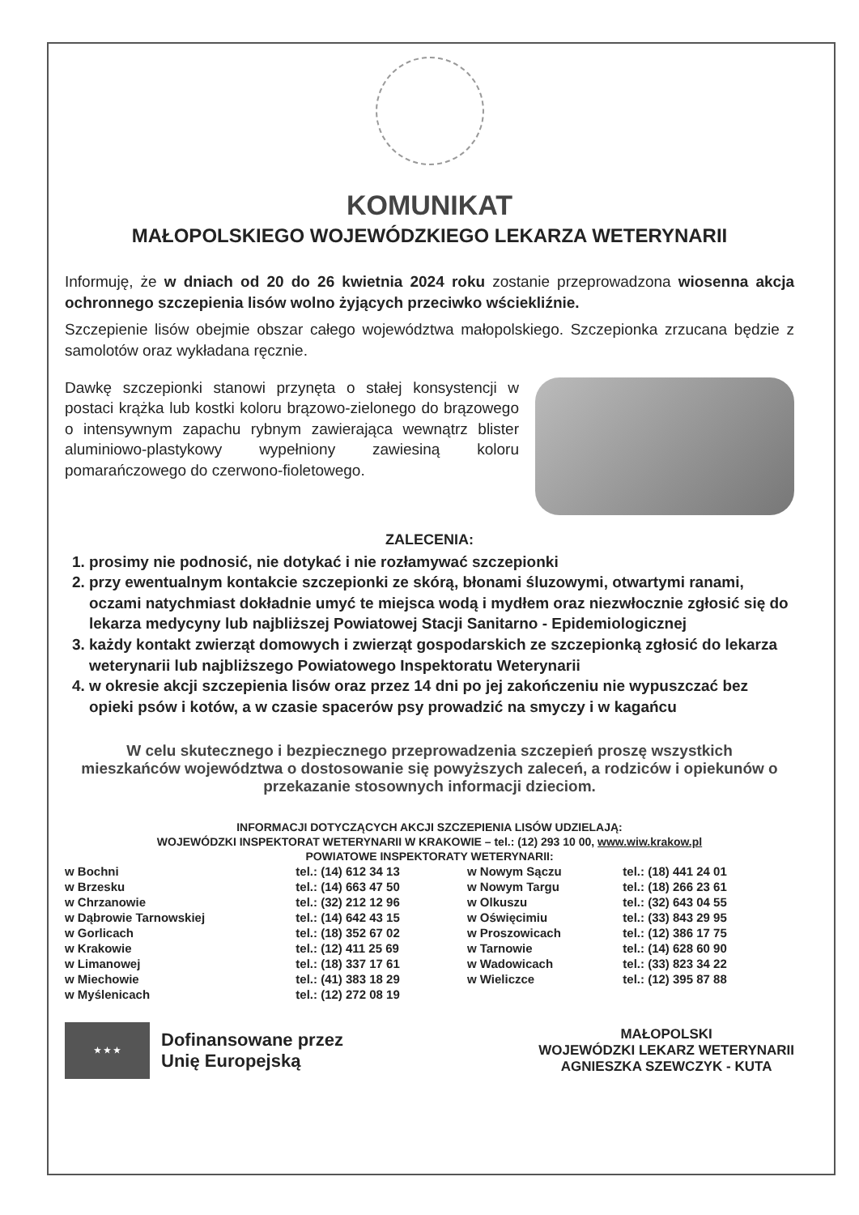KOMUNIKAT
MAŁOPOLSKIEGO WOJEWÓDZKIEGO LEKARZA WETERYNARII
Informuję, że w dniach od 20 do 26 kwietnia 2024 roku zostanie przeprowadzona wiosenna akcja ochronnego szczepienia lisów wolno żyjących przeciwko wściekliźnie.
Szczepienie lisów obejmie obszar całego województwa małopolskiego. Szczepionka zrzucana będzie z samolotów oraz wykładana ręcznie.
Dawkę szczepionki stanowi przynęta o stałej konsystencji w postaci krążka lub kostki koloru brązowo-zielonego do brązowego o intensywnym zapachu rybnym zawierająca wewnątrz blister aluminiowo-plastykowy wypełniony zawiesiną koloru pomarańczowego do czerwono-fioletowego.
ZALECENIA:
1. prosimy nie podnosić, nie dotykać i nie rozłamywać szczepionki
2. przy ewentualnym kontakcie szczepionki ze skórą, błonami śluzowymi, otwartymi ranami, oczami natychmiast dokładnie umyć te miejsca wodą i mydłem oraz niezwłocznie zgłosić się do lekarza medycyny lub najbliższej Powiatowej Stacji Sanitarno - Epidemiologicznej
3. każdy kontakt zwierząt domowych i zwierząt gospodarskich ze szczepionką zgłosić do lekarza weterynarii lub najbliższego Powiatowego Inspektoratu Weterynarii
4. w okresie akcji szczepienia lisów oraz przez 14 dni po jej zakończeniu nie wypuszczać bez opieki psów i kotów, a w czasie spacerów psy prowadzić na smyczy i w kagańcu
W celu skutecznego i bezpiecznego przeprowadzenia szczepień proszę wszystkich mieszkańców województwa o dostosowanie się powyższych zaleceń, a rodziców i opiekunów o przekazanie stosownych informacji dzieciom.
INFORMACJI DOTYCZĄCYCH AKCJI SZCZEPIENIA LISÓW UDZIELAJĄ:
WOJEWÓDZKI INSPEKTORAT WETERYNARII W KRAKOWIE – tel.: (12) 293 10 00, www.wiw.krakow.pl
POWIATOWE INSPEKTORATY WETERYNARII:
| w Bochni | tel.: (14) 612 34 13 | w Nowym Sączu | tel.: (18) 441 24 01 |
| w Brzesku | tel.: (14) 663 47 50 | w Nowym Targu | tel.: (18) 266 23 61 |
| w Chrzanowie | tel.: (32) 212 12 96 | w Olkuszu | tel.: (32) 643 04 55 |
| w Dąbrowie Tarnowskiej | tel.: (14) 642 43 15 | w Oświęcimiu | tel.: (33) 843 29 95 |
| w Gorlicach | tel.: (18) 352 67 02 | w Proszowicach | tel.: (12) 386 17 75 |
| w Krakowie | tel.: (12) 411 25 69 | w Tarnowie | tel.: (14) 628 60 90 |
| w Limanowej | tel.: (18) 337 17 61 | w Wadowicach | tel.: (33) 823 34 22 |
| w Miechowie | tel.: (41) 383 18 29 | w Wieliczce | tel.: (12) 395 87 88 |
| w Myślenicach | tel.: (12) 272 08 19 | | |
★ ★ ★
Dofinansowane przez
Unię Europejską
MAŁOPOLSKI
WOJEWÓDZKI LEKARZ WETERYNARII
AGNIESZKA SZEWCZYK - KUTA